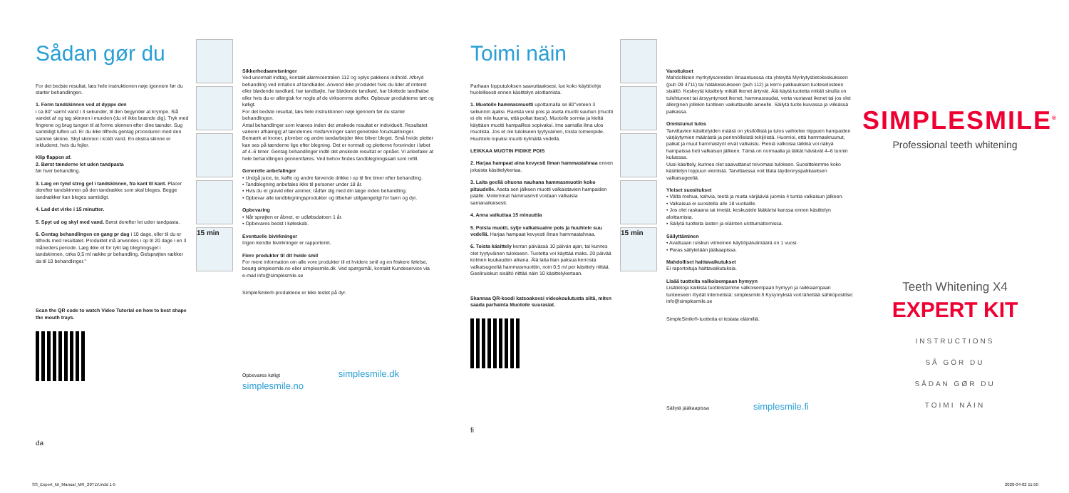Sådan gør du
For det bedste resultat, læs hele instruktionen nøje igennem før du starter behandlingen.
1. Form tandskinnen ved at dyppe den
i ca 80° varmt vand i 3 sekunder, til den begynder at krympe. Slå vandet af og tag skinnen i munden (du vil ikke brænde dig). Tryk med fingrene og brug tungen til at forme skinnen efter dine tænder. Sug samtidigt luften ud. Er du ikke tilfreds gentag proceduren med den samme skinne. Skyl skinnen i koldt vand. En ekstra skinne er inkluderet, hvis du fejler.
Klip flappen af.
2. Børst tænderne let uden tandpasta
før hver behandling.
3. Læg en tynd streg gel i tandskinnen, fra kant til kant. Placer derefter tandskinnen på den tandrække som skal bleges. Begge tandrækker kan bleges samtidigt.
4. Lad det virke i 15 minutter.
5. Spyt ud og skyl med vand. Børst derefter let uden tandpasta.
6. Gentag behandlingen en gang pr dag i 10 dage, eller til du er tilfreds med resultatet. Produktet må anvendes i op til 20 dage i en 3 måneders periode. Læg ikke et for tykt lag blegningsgel i tandskinnen, cirka 0,5 ml række pr behandling. Gelsprøjten rækker da til 10 behandlinger."
Scan the QR code to watch Video Tutorial on how to best shape the mouth trays.
da
15 min
Sikkerhedsanvisninger
Ved unormalt indtag, kontakt alarmcentralen 112 og oplys pakkens indhold. Afbryd behandling ved irritation af tandkødet. Anvend ikke produktet hvis du lider af irriteret eller blødende tandkød, har tandbøjle, har blødende tandkød, har blottede tandhalse eller hvis du er allergisk for nogle af de virksomme stoffer. Opbevar produkterne tørt og køligt.
For det bedste resultat, læs hele instruktionen nøje igennem før du starter behandlingen.
Antal behandlinger som kræves inden det ønskede resultat er individuelt. Resultatet varierer afhængig af tændernes misfarvninger samt genetiske forudsætninger. Bemærk at kroner, plomber og andre tandarbejder ikke bliver bleget. Små hvide pletter kan ses på tænderne lige efter blegning. Det er normalt og pletterne forsvinder i løbet af 4–6 timer. Gentag behandlinger indtil det ønskede resultat er opnået. Vi anbefaler at hele behandlingen gennemføres. Ved behov findes tandblegningssæt som refill.
Generelle anbefalinger
• Undgå juice, te, kaffe og andre farvende drikke i op til fire timer efter behandling.
• Tandblegning anbefales ikke til personer under 18 år.
• Hvis du er gravid eller ammer, rådfør dig med din læge inden behandling.
• Opbevar alle tandblegningsprodukter og tilbehør utilgængeligt for børn og dyr.
Opbevaring
• Når sprøjten er åbnet, er udløbsdatoen 1 år.
• Opbevares bedst i køleskab.
Eventuelle bivirkninger
Ingen kendte bivirkninger er rapporteret.
Flere produkter til dit hvide smil
For mere information om alle vore produkter til et hvidere smil og en friskere følelse, besøg simplesmile.no eller simplesmile.dk. Ved spørgsmål, kontakt Kundeservice via e-mail info@simplesmile.se
SimpleSmile®-produktene er ikke testet på dyr.
Opbevares køligt simplesmile.dk
simplesmile.no
Toimi näin
Parhaan lopputuloksen saavuttaaksesi, lue koko käyttöohje huolellisesti ennen käsittelyn aloittamista.
1. Muotoile hammasmuotti upottamalla se 80°veteen 3 sekunnin ajaksi. Ravista vesi pois ja aseta muotti suuhun (muotti ei ole niin kuuma, että poltat itsesi). Muotoile sormia ja kieltä käyttäen muotti hampaillesi sopivaksi. Ime samalla ilma ulos muotista. Jos et ole tulokseen tyytyväinen, toista toimenpide. Huuhtele lopuksi muotti kylmällä vedellä.
LEIKKAA MUOTIN PIDIKE POIS
2. Harjaa hampaat aina kevyesti ilman hammastahnaa ennen jokaista käsittelykertaa.
3. Laita geeliä ohuena nauhana hammasmuotin koko pituudelle. Aseta sen jälkeen muotti valkaistavien hampaiden päälle. Molemmat hammasrivit voidaan valkaista samanaikaisesti.
4. Anna vaikuttaa 15 minuuttia
5. Poista muotti, sylje valkaisuaine pois ja huuhtele suu vedellä. Harjaa hampaat kevyesti ilman hammastahnaa.
6. Toista käsittely kerran päivässä 10 päivän ajan, tai kunnes olet tyytyväinen tulokseen. Tuotetta voi käyttää maks. 20 päivää kolmen kuukauden aikana. Älä laita liian paksua kerrosta valkaisugeeliä hammasmuottiin, noin 0,5 ml per käsittely riittää. Geeliruiskun sisältö riittää näin 10 käsittelykertaan.
Skannaa QR-koodi katsoaksesi videokoulutusta siitä, miten saada parhainta Muotoile suurasiat.
fi
15 min
Varoitukset
Mahdollisten myrkytysoireiden ilmaantuessa ota yhteyttä Myrkytystietokeskukseen (puh 09 4711) tai hätäkeskukseen (puh 112) ja kerro pakkauksen tuoteselosteen sisältö. Keskeytä käsittely mikäli ikenet ärtyvät. Älä käytä tuotetta mikäli sinulla on tulehtuneet tai ärsyyntyneet ikenet, hammasraudat, verta vuotavat ikenet tai jos olet allerginen jollekin tuotteen vaikuttavalle aineelle. Säilytä tuote kuivassa ja viileässä paikassa.
Onnistunut tulos
Tarvittavien käsittelyiden määrä on yksilöllistä ja tulos vaihtelee riippuen hampaiden värjäytymien määrästä ja perinnöllisistä tekijöistä. Huomioi, että hammaskruunut, paikat ja muut hammastyöt eivät valkaistu. Pieniä valkoisia läikkiä voi näkyä hampaissa heti valkaisun jälkeen. Tämä on normaalia ja läikät häviävät 4–6 tunnin kuluessa.
Uusi käsittely, kunnes olet saavuttanut toivomasi tuloksen. Suosittelemme koko käsittelyn loppuun viemistä. Tarvittaessa voit tilata täydennyspakkauksen valkaisugeeliä.
Yleiset suositukset
• Vältä mehua, kahvia, teetä ja muita värjääviä juomia 4 tuntia valkaisun jälkeen.
• Valkaisua ei suositella alle 18 vuotiaille.
• Jos olet raskaana tai imetät, keskustele lääkärisi kanssa ennen käsittelyn aloittamista.
• Säilytä tuotteita lasten ja eläinten ulottumattomissa.
Säilyttäminen
• Avattuaan ruiskun viimeinen käyttöpäivämäärä on 1 vuosi.
• Paras säilytetään jääkaapissa.
Mahdolliset haittavaikutukset
Ei raportoituja haittavaikutuksia.
Lisää tuotteita valkoisempaan hymyyn
Lisätietoja kaikista tuotteistamme valkoisempaan hymyyn ja raikkaampaan tunteeseen löydät internetistä: simplesmile.fi Kysymyksiä voit lähettää sähköpostitse: info@simplesmile.se
SimpleSmile®-tuotteita ei testata eläimillä.
Säilytä jääkaapissa simplesmile.fi
SIMPLESMILE<sup>®</sup>
Professional teeth whitening
Teeth Whitening X4
EXPERT KIT
INSTRUCTIONS
SÅ GÖR DU
SÅDAN GØR DU
TOIMI NÄIN
SS_Expert_kit_Manual_MR_20TLV.indd 1-5
2020-04-02 11:50